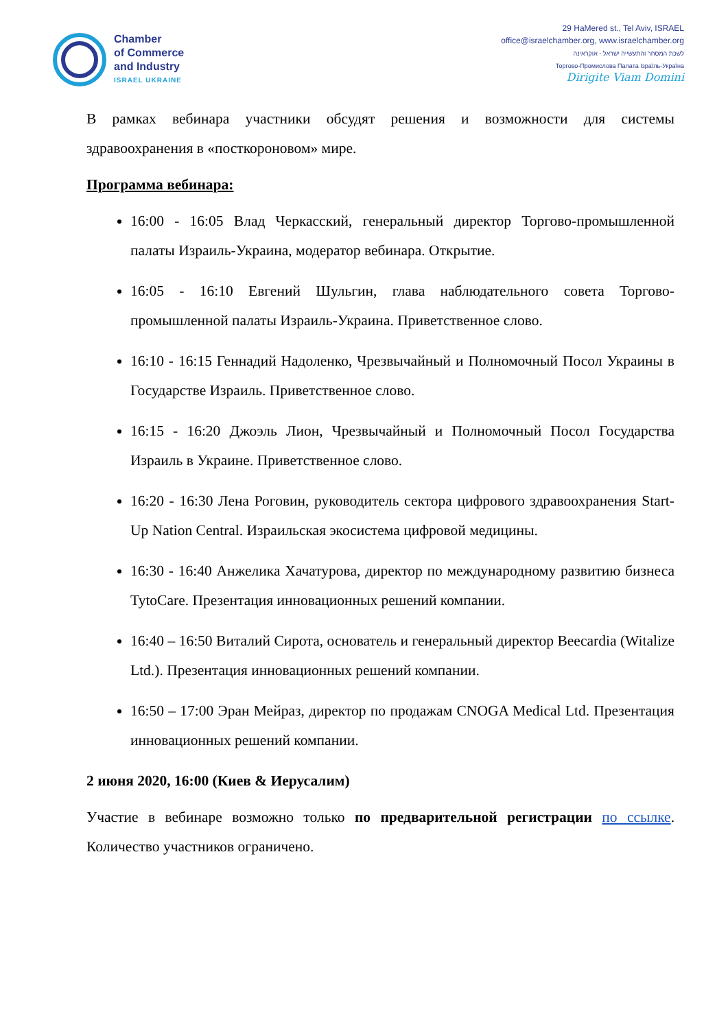Chamber
of Commerce
and Industry
ISRAEL UKRAINE
29 HaMered st., Tel Aviv, ISRAEL
office@israelchamber.org, www.israelchamber.org
לשכת המסחר והתעשייה ישראל - אוקראינה
Торгово-Промислова Палата Ізраїль-Україна
Dirigite Viam Domini
В рамках вебинара участники обсудят решения и возможности для системы здравоохранения в «посткороновом» мире.
Программа вебинара:
16:00 - 16:05 Влад Черкасский, генеральный директор Торгово-промышленной палаты Израиль-Украина, модератор вебинара. Открытие.
16:05 - 16:10 Евгений Шульгин, глава наблюдательного совета Торгово-промышленной палаты Израиль-Украина. Приветственное слово.
16:10 - 16:15 Геннадий Надоленко, Чрезвычайный и Полномочный Посол Украины в Государстве Израиль. Приветственное слово.
16:15 - 16:20 Джоэль Лион, Чрезвычайный и Полномочный Посол Государства Израиль в Украине. Приветственное слово.
16:20 - 16:30 Лена Роговин, руководитель сектора цифрового здравоохранения Start-Up Nation Central. Израильская экосистема цифровой медицины.
16:30 - 16:40 Анжелика Хачатурова, директор по международному развитию бизнеса TytoCare. Презентация инновационных решений компании.
16:40 – 16:50 Виталий Сирота, основатель и генеральный директор Beecardia (Witalize Ltd.). Презентация инновационных решений компании.
16:50 – 17:00 Эран Мейраз, директор по продажам CNOGA Medical Ltd. Презентация инновационных решений компании.
2 июня 2020, 16:00 (Киев & Иерусалим)
Участие в вебинаре возможно только по предварительной регистрации по ссылке. Количество участников ограничено.